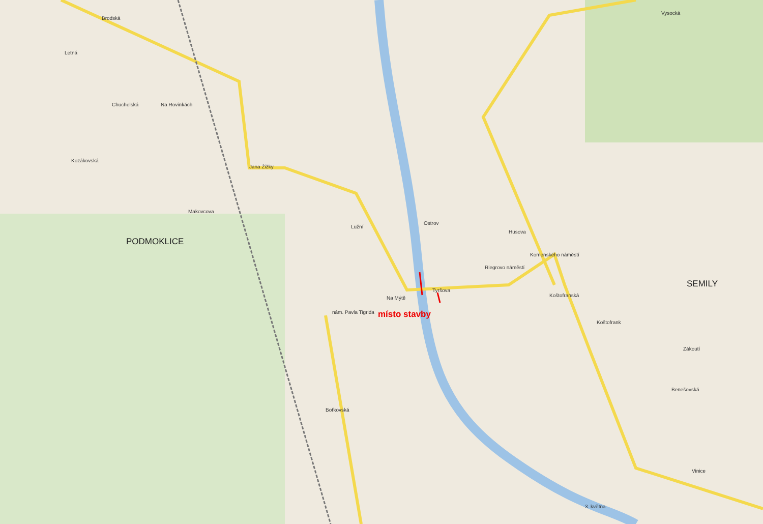Letná
Na Rovinkách
PODMOKLICE
Ostrov
Riegrovo náměstí
Komenského náměstí
SEMILY
Koštofrank
Zákoutí
Vinice
nám. Pavla Tigrida místo stavby
Brodská
Kozákovská
Chuchelská
Jana Žižky
Lužní
Na Mýtě
Tyršova
Husova
Koštofranská
3. května
Vysocká
Bořkovská
Makovcova
Benešovská